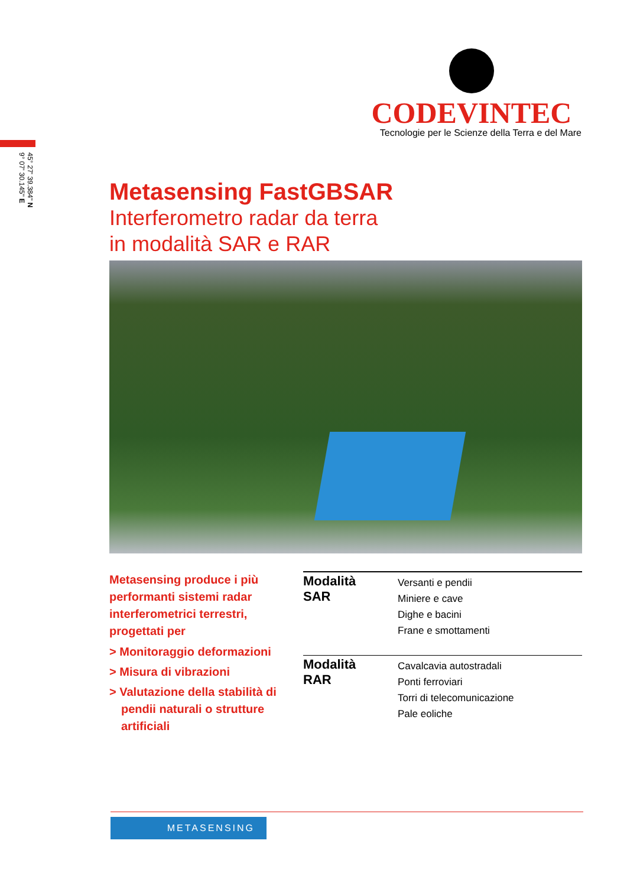45° 27' 39.384" N
9° 07' 30.145" E
CODEVINTEC
Tecnologie per le Scienze della Terra e del Mare
Metasensing FastGBSAR
Interferometro radar da terra
in modalità SAR e RAR
Metasensing produce i più performanti sistemi radar interferometrici terrestri, progettati per
> Monitoraggio deformazioni
> Misura di vibrazioni
> Valutazione della stabilità di pendii naturali o strutture artificiali
| Modalità SAR | Versanti e pendii Miniere e cave Dighe e bacini Frane e smottamenti |
| Modalità RAR | Cavalcavia autostradali Ponti ferroviari Torri di telecomunicazione Pale eoliche |
METASENSING